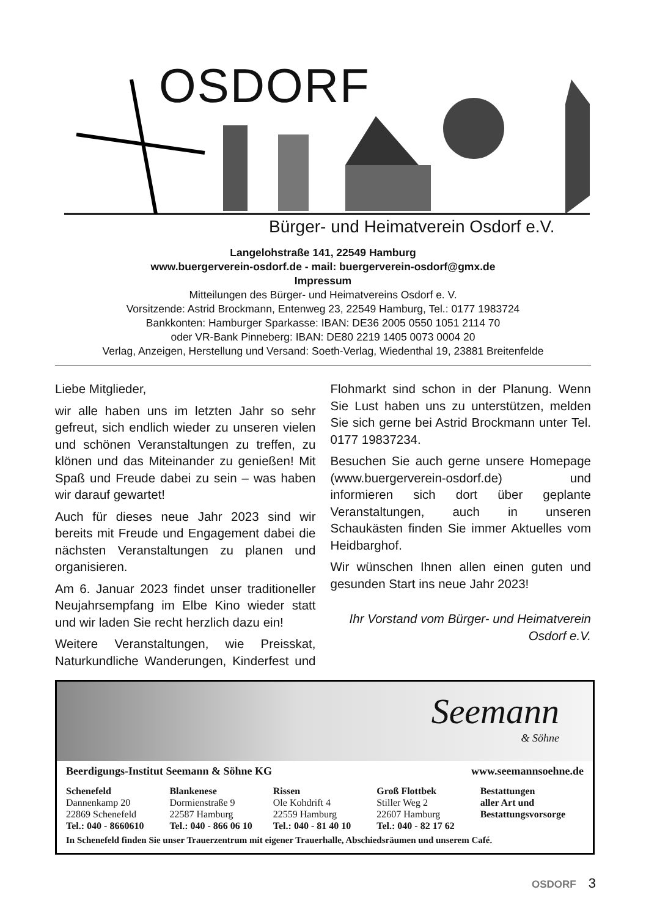OSDORF
Bürger- und Heimatverein Osdorf e.V.
Langelohstraße 141, 22549 Hamburg
www.buergerverein-osdorf.de - mail: buergerverein-osdorf@gmx.de
Impressum
Mitteilungen des Bürger- und Heimatvereins Osdorf e. V.
Vorsitzende: Astrid Brockmann, Entenweg 23, 22549 Hamburg, Tel.: 0177 1983724
Bankkonten: Hamburger Sparkasse: IBAN: DE36 2005 0550 1051 2114 70
oder VR-Bank Pinneberg: IBAN: DE80 2219 1405 0073 0004 20
Verlag, Anzeigen, Herstellung und Versand: Soeth-Verlag, Wiedenthal 19, 23881 Breitenfelde
Liebe Mitglieder,
wir alle haben uns im letzten Jahr so sehr gefreut, sich endlich wieder zu unseren vielen und schönen Veranstaltungen zu treffen, zu klönen und das Miteinander zu genießen! Mit Spaß und Freude dabei zu sein – was haben wir darauf gewartet!
Auch für dieses neue Jahr 2023 sind wir bereits mit Freude und Engagement dabei die nächsten Veranstaltungen zu planen und organisieren.
Am 6. Januar 2023 findet unser traditioneller Neujahrsempfang im Elbe Kino wieder statt und wir laden Sie recht herzlich dazu ein!
Weitere Veranstaltungen, wie Preisskat, Naturkundliche Wanderungen, Kinderfest und Flohmarkt sind schon in der Planung. Wenn Sie Lust haben uns zu unterstützen, melden Sie sich gerne bei Astrid Brockmann unter Tel. 0177 19837234.
Besuchen Sie auch gerne unsere Homepage (www.buergerverein-osdorf.de) und informieren sich dort über geplante Veranstaltungen, auch in unseren Schaukästen finden Sie immer Aktuelles vom Heidbarghof.
Wir wünschen Ihnen allen einen guten und gesunden Start ins neue Jahr 2023!
Ihr Vorstand vom Bürger- und Heimatverein Osdorf e.V.
Seemann
& Söhne
Beerdigungs-Institut Seemann & Söhne KG www.seemannsoehne.de
Schenefeld
Dannenkamp 20
22869 Schenefeld
Tel.: 040 - 8660610
Blankenese
Dormienstraße 9
22587 Hamburg
Tel.: 040 - 866 06 10
Rissen
Ole Kohdrift 4
22559 Hamburg
Tel.: 040 - 81 40 10
Groß Flottbek
Stiller Weg 2
22607 Hamburg
Tel.: 040 - 82 17 62
Bestattungen
aller Art und
Bestattungsvorsorge
In Schenefeld finden Sie unser Trauerzentrum mit eigener Trauerhalle, Abschiedsräumen und unserem Café.
OSDORF 3